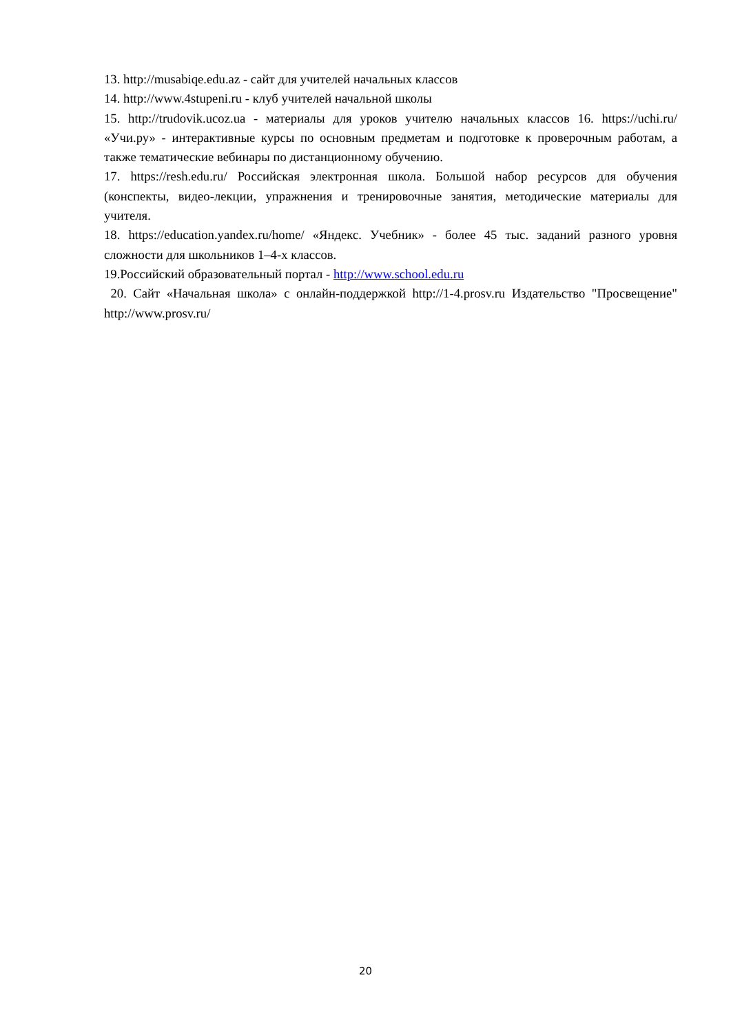13. http://musabiqe.edu.az - сайт для учителей начальных классов
14. http://www.4stupeni.ru - клуб учителей начальной школы
15. http://trudovik.ucoz.ua - материалы для уроков учителю начальных классов 16. https://uchi.ru/ «Учи.ру» - интерактивные курсы по основным предметам и подготовке к проверочным работам, а также тематические вебинары по дистанционному обучению.
17. https://resh.edu.ru/ Российская электронная школа. Большой набор ресурсов для обучения (конспекты, видео-лекции, упражнения и тренировочные занятия, методические материалы для учителя.
18. https://education.yandex.ru/home/ «Яндекс. Учебник» - более 45 тыс. заданий разного уровня сложности для школьников 1–4-х классов.
19.Российский образовательный портал - http://www.school.edu.ru
20. Сайт «Начальная школа» с онлайн-поддержкой http://1-4.prosv.ru Издательство "Просвещение" http://www.prosv.ru/
20